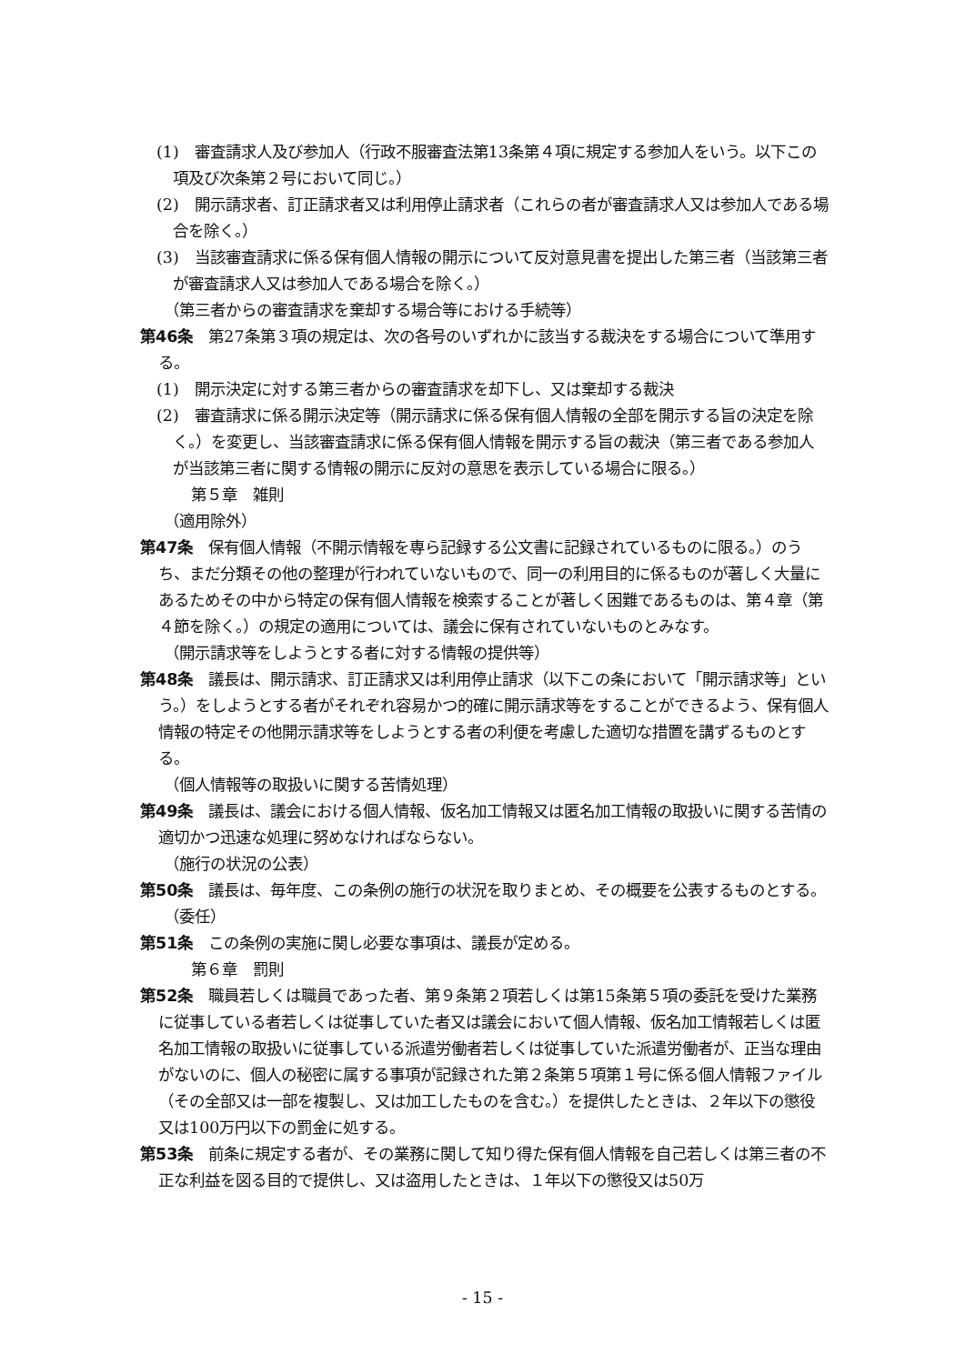(1)　審査請求人及び参加人（行政不服審査法第13条第４項に規定する参加人をいう。以下この項及び次条第２号において同じ。）
(2)　開示請求者、訂正請求者又は利用停止請求者（これらの者が審査請求人又は参加人である場合を除く。）
(3)　当該審査請求に係る保有個人情報の開示について反対意見書を提出した第三者（当該第三者が審査請求人又は参加人である場合を除く。）
（第三者からの審査請求を棄却する場合等における手続等）
第46条　第27条第３項の規定は、次の各号のいずれかに該当する裁決をする場合について準用する。
(1)　開示決定に対する第三者からの審査請求を却下し、又は棄却する裁決
(2)　審査請求に係る開示決定等（開示請求に係る保有個人情報の全部を開示する旨の決定を除く。）を変更し、当該審査請求に係る保有個人情報を開示する旨の裁決（第三者である参加人が当該第三者に関する情報の開示に反対の意思を表示している場合に限る。）
第５章　雑則
（適用除外）
第47条　保有個人情報（不開示情報を専ら記録する公文書に記録されているものに限る。）のうち、まだ分類その他の整理が行われていないもので、同一の利用目的に係るものが著しく大量にあるためその中から特定の保有個人情報を検索することが著しく困難であるものは、第４章（第４節を除く。）の規定の適用については、議会に保有されていないものとみなす。
（開示請求等をしようとする者に対する情報の提供等）
第48条　議長は、開示請求、訂正請求又は利用停止請求（以下この条において「開示請求等」という。）をしようとする者がそれぞれ容易かつ的確に開示請求等をすることができるよう、保有個人情報の特定その他開示請求等をしようとする者の利便を考慮した適切な措置を講ずるものとする。
（個人情報等の取扱いに関する苦情処理）
第49条　議長は、議会における個人情報、仮名加工情報又は匿名加工情報の取扱いに関する苦情の適切かつ迅速な処理に努めなければならない。
（施行の状況の公表）
第50条　議長は、毎年度、この条例の施行の状況を取りまとめ、その概要を公表するものとする。
（委任）
第51条　この条例の実施に関し必要な事項は、議長が定める。
第６章　罰則
第52条　職員若しくは職員であった者、第９条第２項若しくは第15条第５項の委託を受けた業務に従事している者若しくは従事していた者又は議会において個人情報、仮名加工情報若しくは匿名加工情報の取扱いに従事している派遣労働者若しくは従事していた派遣労働者が、正当な理由がないのに、個人の秘密に属する事項が記録された第２条第５項第１号に係る個人情報ファイル（その全部又は一部を複製し、又は加工したものを含む。）を提供したときは、２年以下の懲役又は100万円以下の罰金に処する。
第53条　前条に規定する者が、その業務に関して知り得た保有個人情報を自己若しくは第三者の不正な利益を図る目的で提供し、又は盗用したときは、１年以下の懲役又は50万
- 15 -